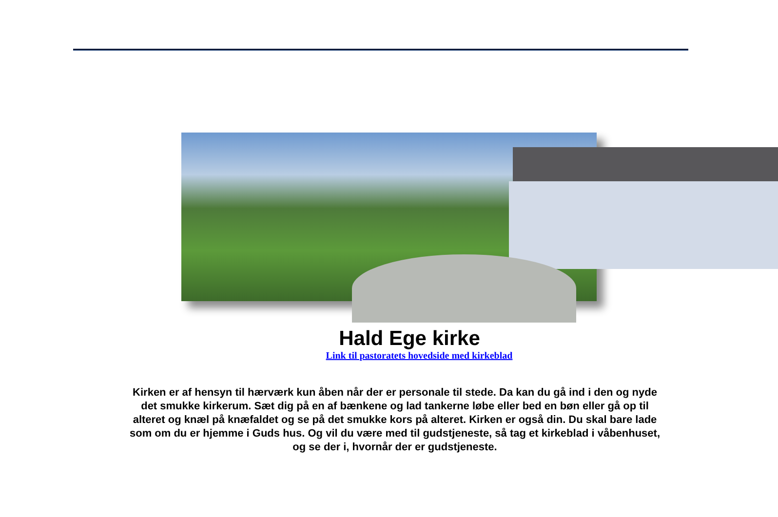Hald Ege kirke
Link til pastoratets hovedside med kirkeblad
Kirken er af hensyn til hærværk kun åben når der er personale til stede. Da kan du gå ind i den og nyde det smukke kirkerum. Sæt dig på en af bænkene og lad tankerne løbe eller bed en bøn eller gå op til alteret og knæl på knæfaldet og se på det smukke kors på alteret. Kirken er også din. Du skal bare lade som om du er hjemme i Guds hus. Og vil du være med til gudstjeneste, så tag et kirkeblad i våbenhuset, og se der i, hvornår der er gudstjeneste.